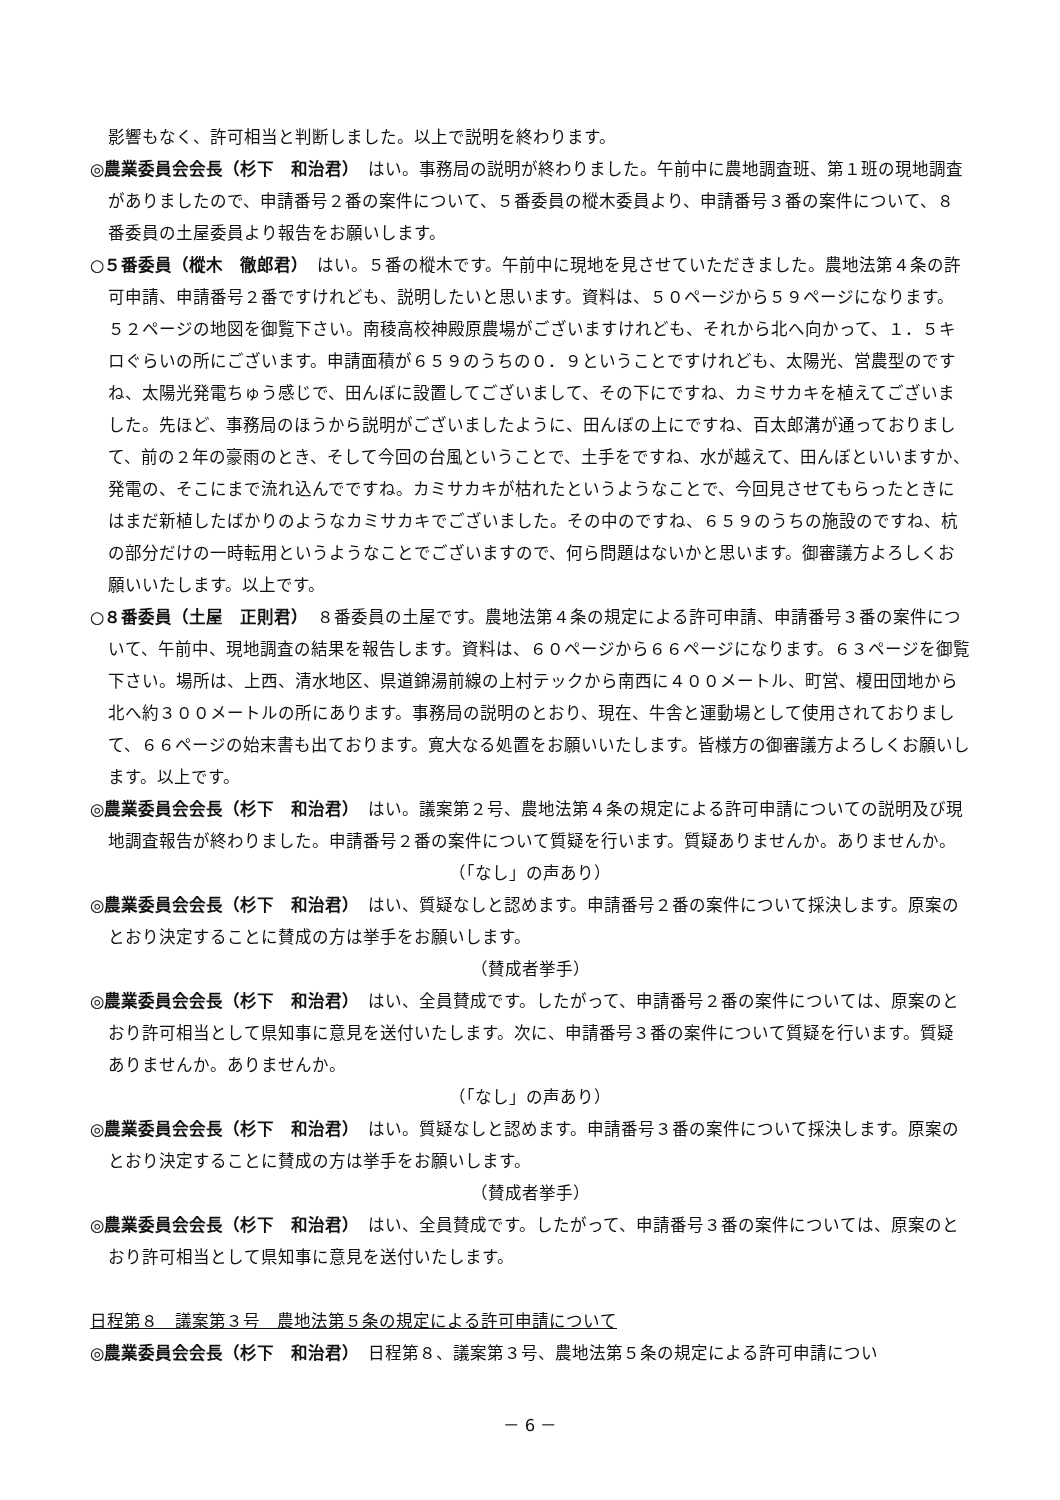影響もなく、許可相当と判断しました。以上で説明を終わります。
◎農業委員会会長（杉下　和治君）　はい。事務局の説明が終わりました。午前中に農地調査班、第１班の現地調査がありましたので、申請番号２番の案件について、５番委員の樅木委員より、申請番号３番の案件について、８番委員の土屋委員より報告をお願いします。
○５番委員（樅木　徹郎君）　はい。５番の樅木です。午前中に現地を見させていただきました。農地法第４条の許可申請、申請番号２番ですけれども、説明したいと思います。資料は、５０ページから５９ページになります。５２ページの地図を御覧下さい。南稜高校神殿原農場がございますけれども、それから北へ向かって、１．５キロぐらいの所にございます。申請面積が６５９のうちの０．９ということですけれども、太陽光、営農型のですね、太陽光発電ちゅう感じで、田んぼに設置してございまして、その下にですね、カミサカキを植えてございました。先ほど、事務局のほうから説明がございましたように、田んぼの上にですね、百太郎溝が通っておりまして、前の２年の豪雨のとき、そして今回の台風ということで、土手をですね、水が越えて、田んぼといいますか、発電の、そこにまで流れ込んでですね。カミサカキが枯れたというようなことで、今回見させてもらったときにはまだ新植したばかりのようなカミサカキでございました。その中のですね、６５９のうちの施設のですね、杭の部分だけの一時転用というようなことでございますので、何ら問題はないかと思います。御審議方よろしくお願いいたします。以上です。
○８番委員（土屋　正則君）　８番委員の土屋です。農地法第４条の規定による許可申請、申請番号３番の案件について、午前中、現地調査の結果を報告します。資料は、６０ページから６６ページになります。６３ページを御覧下さい。場所は、上西、清水地区、県道錦湯前線の上村テックから南西に４００メートル、町営、榎田団地から北へ約３００メートルの所にあります。事務局の説明のとおり、現在、牛舎と運動場として使用されておりまして、６６ページの始末書も出ております。寛大なる処置をお願いいたします。皆様方の御審議方よろしくお願いします。以上です。
◎農業委員会会長（杉下　和治君）　はい。議案第２号、農地法第４条の規定による許可申請についての説明及び現地調査報告が終わりました。申請番号２番の案件について質疑を行います。質疑ありませんか。ありませんか。
（「なし」の声あり）
◎農業委員会会長（杉下　和治君）　はい、質疑なしと認めます。申請番号２番の案件について採決します。原案のとおり決定することに賛成の方は挙手をお願いします。
（賛成者挙手）
◎農業委員会会長（杉下　和治君）　はい、全員賛成です。したがって、申請番号２番の案件については、原案のとおり許可相当として県知事に意見を送付いたします。次に、申請番号３番の案件について質疑を行います。質疑ありませんか。ありませんか。
（「なし」の声あり）
◎農業委員会会長（杉下　和治君）　はい。質疑なしと認めます。申請番号３番の案件について採決します。原案のとおり決定することに賛成の方は挙手をお願いします。
（賛成者挙手）
◎農業委員会会長（杉下　和治君）　はい、全員賛成です。したがって、申請番号３番の案件については、原案のとおり許可相当として県知事に意見を送付いたします。
日程第８　議案第３号　農地法第５条の規定による許可申請について
◎農業委員会会長（杉下　和治君）　日程第８、議案第３号、農地法第５条の規定による許可申請につい
－ 6 －